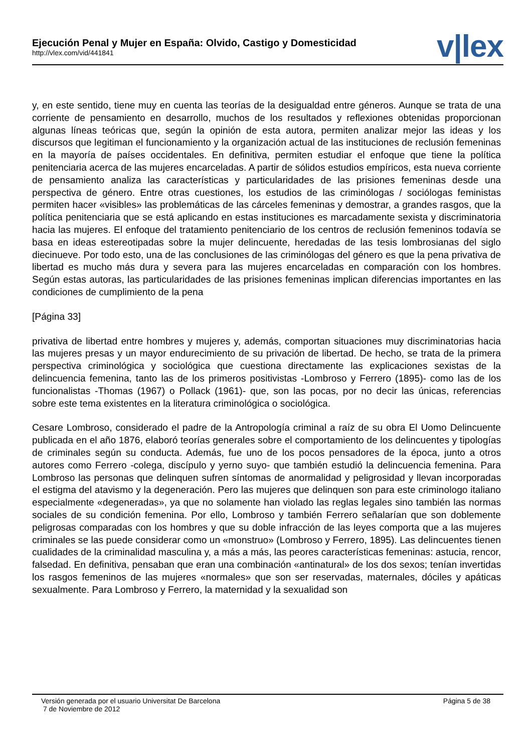Ejecución Penal y Mujer en España: Olvido, Castigo y Domesticidad
http://vlex.com/vid/441841
v|lex
y, en este sentido, tiene muy en cuenta las teorías de la desigualdad entre géneros. Aunque se trata de una corriente de pensamiento en desarrollo, muchos de los resultados y reflexiones obtenidas proporcionan algunas líneas teóricas que, según la opinión de esta autora, permiten analizar mejor las ideas y los discursos que legitiman el funcionamiento y la organización actual de las instituciones de reclusión femeninas en la mayoría de países occidentales. En definitiva, permiten estudiar el enfoque que tiene la política penitenciaria acerca de las mujeres encarceladas. A partir de sólidos estudios empíricos, esta nueva corriente de pensamiento analiza las características y particularidades de las prisiones femeninas desde una perspectiva de género. Entre otras cuestiones, los estudios de las criminólogas / sociólogas feministas permiten hacer «visibles» las problemáticas de las cárceles femeninas y demostrar, a grandes rasgos, que la política penitenciaria que se está aplicando en estas instituciones es marcadamente sexista y discriminatoria hacia las mujeres. El enfoque del tratamiento penitenciario de los centros de reclusión femeninos todavía se basa en ideas estereotipadas sobre la mujer delincuente, heredadas de las tesis lombrosianas del siglo diecinueve. Por todo esto, una de las conclusiones de las criminólogas del género es que la pena privativa de libertad es mucho más dura y severa para las mujeres encarceladas en comparación con los hombres. Según estas autoras, las particularidades de las prisiones femeninas implican diferencias importantes en las condiciones de cumplimiento de la pena
[Página 33]
privativa de libertad entre hombres y mujeres y, además, comportan situaciones muy discriminatorias hacia las mujeres presas y un mayor endurecimiento de su privación de libertad. De hecho, se trata de la primera perspectiva criminológica y sociológica que cuestiona directamente las explicaciones sexistas de la delincuencia femenina, tanto las de los primeros positivistas -Lombroso y Ferrero (1895)- como las de los funcionalistas -Thomas (1967) o Pollack (1961)- que, son las pocas, por no decir las únicas, referencias sobre este tema existentes en la literatura criminológica o sociológica.
Cesare Lombroso, considerado el padre de la Antropología criminal a raíz de su obra El Uomo Delincuente publicada en el año 1876, elaboró teorías generales sobre el comportamiento de los delincuentes y tipologías de criminales según su conducta. Además, fue uno de los pocos pensadores de la época, junto a otros autores como Ferrero -colega, discípulo y yerno suyo- que también estudió la delincuencia femenina. Para Lombroso las personas que delinquen sufren síntomas de anormalidad y peligrosidad y llevan incorporadas el estigma del atavismo y la degeneración. Pero las mujeres que delinquen son para este criminologo italiano especialmente «degeneradas», ya que no solamente han violado las reglas legales sino también las normas sociales de su condición femenina. Por ello, Lombroso y también Ferrero señalarían que son doblemente peligrosas comparadas con los hombres y que su doble infracción de las leyes comporta que a las mujeres criminales se las puede considerar como un «monstruo» (Lombroso y Ferrero, 1895). Las delincuentes tienen cualidades de la criminalidad masculina y, a más a más, las peores características femeninas: astucia, rencor, falsedad. En definitiva, pensaban que eran una combinación «antinatural» de los dos sexos; tenían invertidas los rasgos femeninos de las mujeres «normales» que son ser reservadas, maternales, dóciles y apáticas sexualmente. Para Lombroso y Ferrero, la maternidad y la sexualidad son
Página 5 de 38
Versión generada por el usuario Universitat De Barcelona
7 de Noviembre de 2012